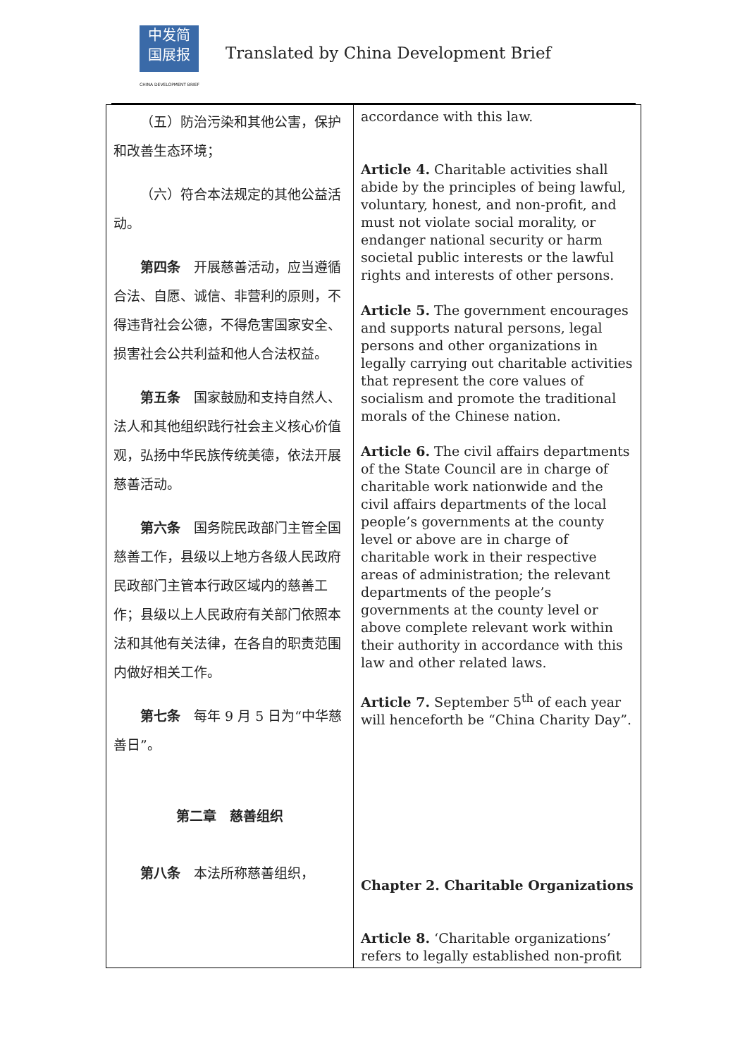中发简
国展报
CHINA DEVELOPMENT BRIEF
Translated by China Development Brief
| （五）防治污染和其他公害，保护和改善生态环境； （六）符合本法规定的其他公益活动。 第四条 开展慈善活动，应当遵循合法、自愿、诚信、非营利的原则，不得违背社会公德，不得危害国家安全、损害社会公共利益和他人合法权益。 第五条 国家鼓励和支持自然人、法人和其他组织践行社会主义核心价值观，弘扬中华民族传统美德，依法开展慈善活动。 第六条 国务院民政部门主管全国慈善工作，县级以上地方各级人民政府民政部门主管本行政区域内的慈善工作；县级以上人民政府有关部门依照本法和其他有关法律，在各自的职责范围内做好相关工作。 第七条 每年 9 月 5 日为“中华慈善日”。 第二章 慈善组织 第八条 本法所称慈善组织， | accordance with this law. Article 4. Charitable activities shall abide by the principles of being lawful, voluntary, honest, and non-profit, and must not violate social morality, or endanger national security or harm societal public interests or the lawful rights and interests of other persons. Article 5. The government encourages and supports natural persons, legal persons and other organizations in legally carrying out charitable activities that represent the core values of socialism and promote the traditional morals of the Chinese nation. Article 6. The civil affairs departments of the State Council are in charge of charitable work nationwide and the civil affairs departments of the local people’s governments at the county level or above are in charge of charitable work in their respective areas of administration; the relevant departments of the people’s governments at the county level or above complete relevant work within their authority in accordance with this law and other related laws. Article 7. September 5<sup>th</sup> of each year will henceforth be “China Charity Day”. Chapter 2. Charitable Organizations Article 8. ‘Charitable organizations’ refers to legally established non-profit |